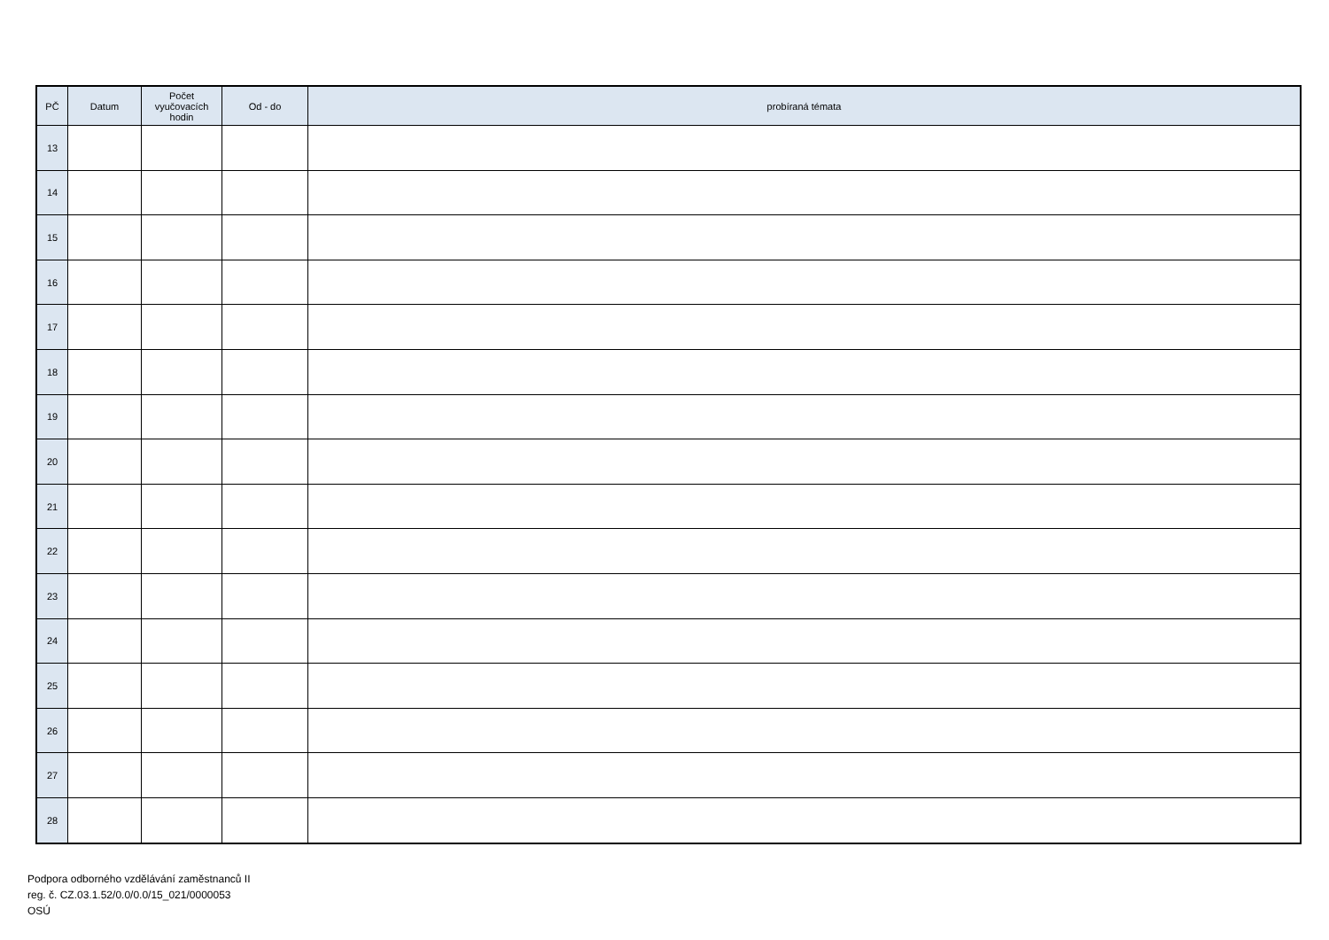| PČ | Datum | Počet vyučovacích hodin | Od - do | probíraná témata |
| --- | --- | --- | --- | --- |
| 13 | | | | |
| 14 | | | | |
| 15 | | | | |
| 16 | | | | |
| 17 | | | | |
| 18 | | | | |
| 19 | | | | |
| 20 | | | | |
| 21 | | | | |
| 22 | | | | |
| 23 | | | | |
| 24 | | | | |
| 25 | | | | |
| 26 | | | | |
| 27 | | | | |
| 28 | | | | |
Podpora odborného vzdělávání zaměstnanců II
reg. č. CZ.03.1.52/0.0/0.0/15_021/0000053
OSÚ